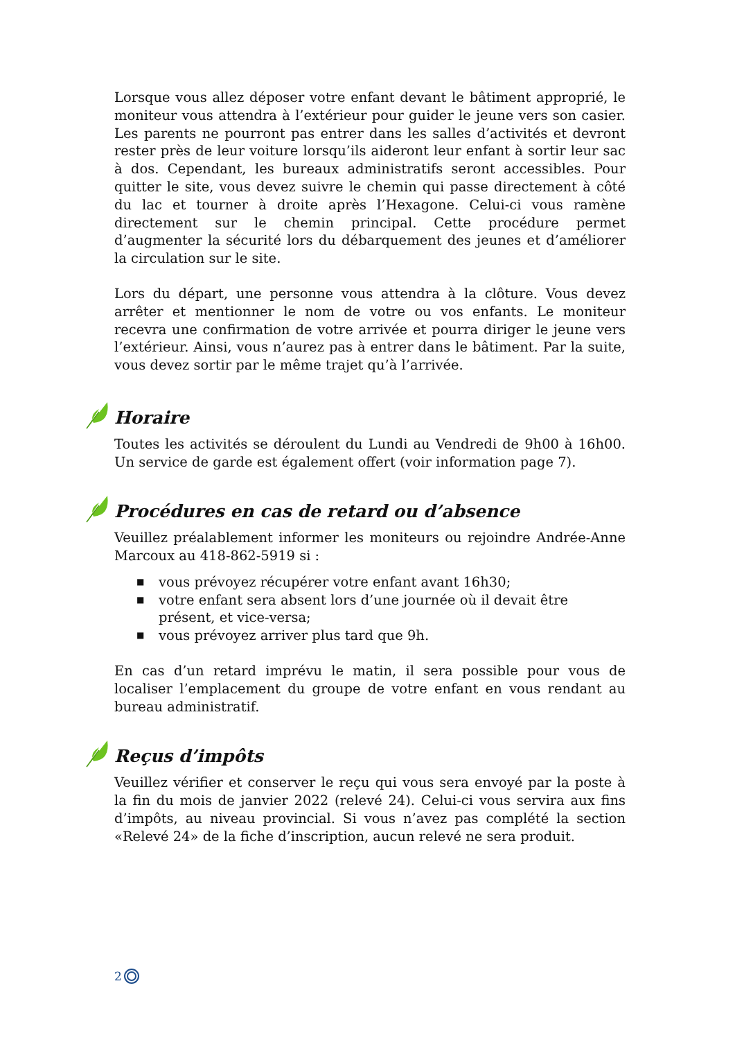Lorsque vous allez déposer votre enfant devant le bâtiment approprié, le moniteur vous attendra à l’extérieur pour guider le jeune vers son casier. Les parents ne pourront pas entrer dans les salles d’activités et devront rester près de leur voiture lorsqu’ils aideront leur enfant à sortir leur sac à dos. Cependant, les bureaux administratifs seront accessibles. Pour quitter le site, vous devez suivre le chemin qui passe directement à côté du lac et tourner à droite après l’Hexagone. Celui-ci vous ramène directement sur le chemin principal. Cette procédure permet d’augmenter la sécurité lors du débarquement des jeunes et d’améliorer la circulation sur le site.
Lors du départ, une personne vous attendra à la clôture. Vous devez arrêter et mentionner le nom de votre ou vos enfants. Le moniteur recevra une confirmation de votre arrivée et pourra diriger le jeune vers l’extérieur. Ainsi, vous n’aurez pas à entrer dans le bâtiment. Par la suite, vous devez sortir par le même trajet qu’à l’arrivée.
Horaire
Toutes les activités se déroulent du Lundi au Vendredi de 9h00 à 16h00. Un service de garde est également offert (voir information page 7).
Procédures en cas de retard ou d’absence
Veuillez préalablement informer les moniteurs ou rejoindre Andrée-Anne Marcoux au 418-862-5919 si :
■ vous prévoyez récupérer votre enfant avant 16h30;
■ votre enfant sera absent lors d’une journée où il devait être présent, et vice-versa;
■ vous prévoyez arriver plus tard que 9h.
En cas d’un retard imprévu le matin, il sera possible pour vous de localiser l’emplacement du groupe de votre enfant en vous rendant au bureau administratif.
Reçus d’impôts
Veuillez vérifier et conserver le reçu qui vous sera envoyé par la poste à la fin du mois de janvier 2022 (relevé 24). Celui-ci vous servira aux fins d’impôts, au niveau provincial. Si vous n’avez pas complété la section «Relevé 24» de la fiche d’inscription, aucun relevé ne sera produit.
2